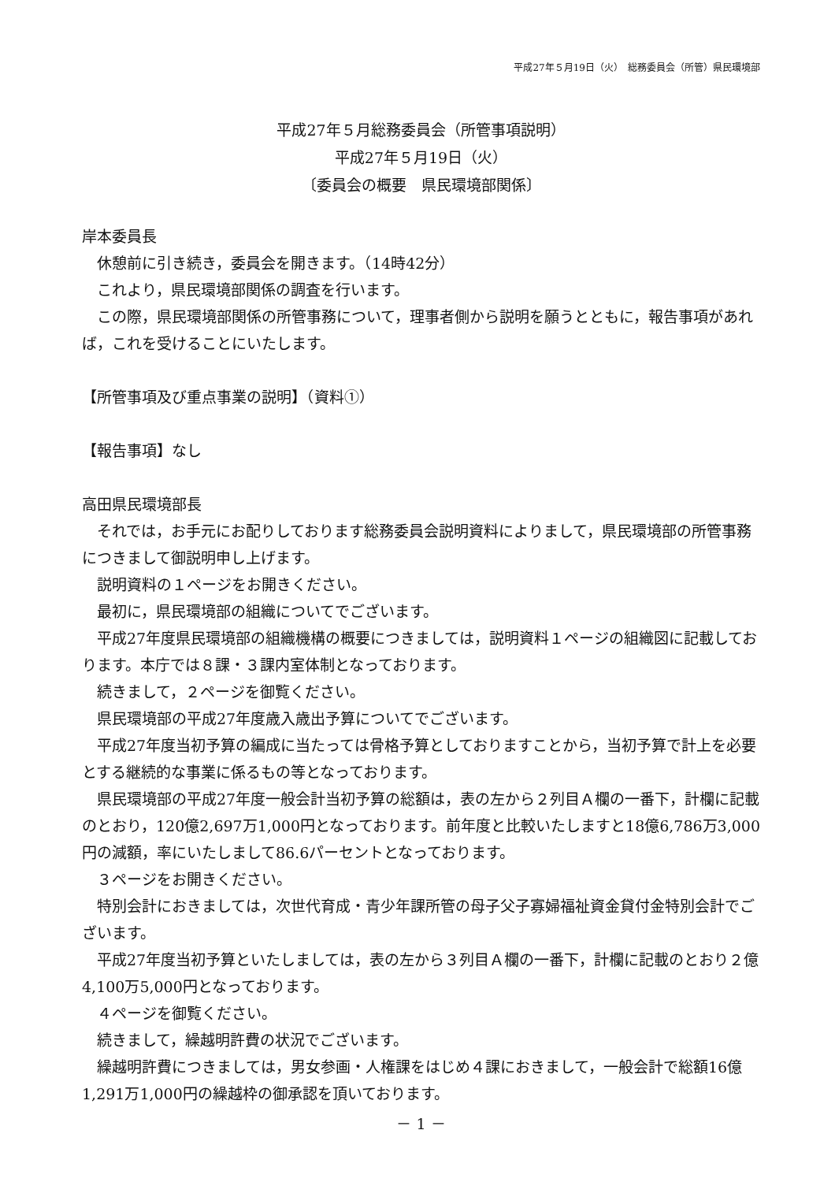平成27年５月19日（火）　総務委員会（所管）県民環境部
平成27年５月総務委員会（所管事項説明）
平成27年５月19日（火）
〔委員会の概要　県民環境部関係〕
岸本委員長
休憩前に引き続き，委員会を開きます。（14時42分）
これより，県民環境部関係の調査を行います。
この際，県民環境部関係の所管事務について，理事者側から説明を願うとともに，報告事項があれば，これを受けることにいたします。
【所管事項及び重点事業の説明】（資料①）
【報告事項】なし
高田県民環境部長
それでは，お手元にお配りしております総務委員会説明資料によりまして，県民環境部の所管事務につきまして御説明申し上げます。
説明資料の１ページをお開きください。
最初に，県民環境部の組織についてでございます。
平成27年度県民環境部の組織機構の概要につきましては，説明資料１ページの組織図に記載しております。本庁では８課・３課内室体制となっております。
続きまして，２ページを御覧ください。
県民環境部の平成27年度歳入歳出予算についてでございます。
平成27年度当初予算の編成に当たっては骨格予算としておりますことから，当初予算で計上を必要とする継続的な事業に係るもの等となっております。
県民環境部の平成27年度一般会計当初予算の総額は，表の左から２列目Ａ欄の一番下，計欄に記載のとおり，120億2,697万1,000円となっております。前年度と比較いたしますと18億6,786万3,000円の減額，率にいたしまして86.6パーセントとなっております。
３ページをお開きください。
特別会計におきましては，次世代育成・青少年課所管の母子父子寡婦福祉資金貸付金特別会計でございます。
平成27年度当初予算といたしましては，表の左から３列目Ａ欄の一番下，計欄に記載のとおり２億4,100万5,000円となっております。
４ページを御覧ください。
続きまして，繰越明許費の状況でございます。
繰越明許費につきましては，男女参画・人権課をはじめ４課におきまして，一般会計で総額16億1,291万1,000円の繰越枠の御承認を頂いております。
－ 1 －